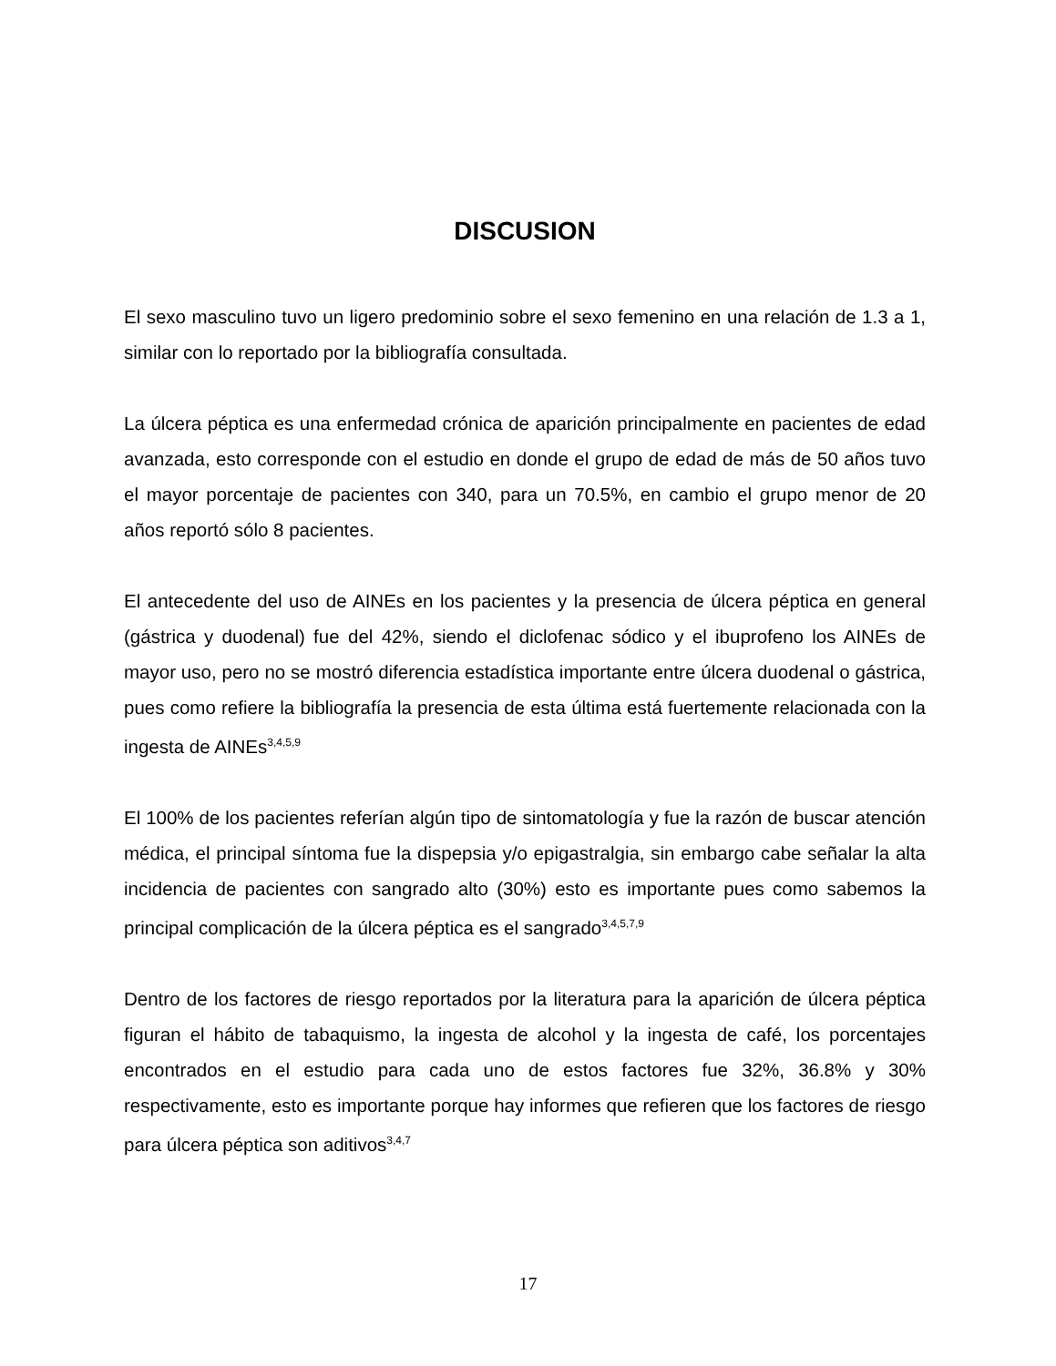DISCUSION
El sexo masculino tuvo un ligero predominio sobre el sexo femenino en una relación de 1.3 a 1, similar con lo reportado por la bibliografía consultada.
La úlcera péptica es una enfermedad crónica de aparición principalmente en pacientes de edad avanzada, esto corresponde con el estudio en donde el grupo de edad de más de 50 años tuvo el mayor porcentaje de pacientes con 340, para un 70.5%, en cambio el grupo menor de 20 años reportó sólo 8 pacientes.
El antecedente del uso de AINEs en los pacientes y la presencia de úlcera péptica en general (gástrica y duodenal) fue del 42%, siendo el diclofenac sódico y el ibuprofeno los AINEs de mayor uso, pero no se mostró diferencia estadística importante entre úlcera duodenal o gástrica, pues como refiere la bibliografía la presencia de esta última está fuertemente relacionada con la ingesta de AINEs<sup>3,4,5,9</sup>
El 100% de los pacientes referían algún tipo de sintomatología y fue la razón de buscar atención médica, el principal síntoma fue la dispepsia y/o epigastralgia, sin embargo cabe señalar la alta incidencia de pacientes con sangrado alto (30%) esto es importante pues como sabemos la principal complicación de la úlcera péptica es el sangrado<sup>3,4,5,7,9</sup>
Dentro de los factores de riesgo reportados por la literatura para la aparición de úlcera péptica figuran el hábito de tabaquismo, la ingesta de alcohol y la ingesta de café, los porcentajes encontrados en el estudio para cada uno de estos factores fue 32%, 36.8% y 30% respectivamente, esto es importante porque hay informes que refieren que los factores de riesgo para úlcera péptica son aditivos<sup>3,4,7</sup>
17